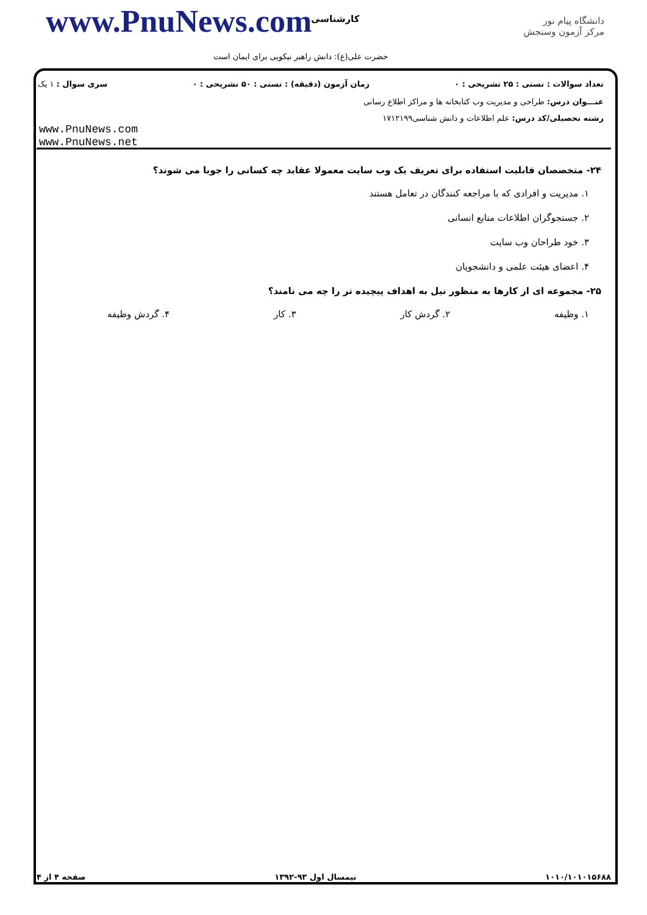www.PnuNews.com کارشناسی
حضرت علی(ع): دانش راهبر نیکویی برای ایمان است
دانشگاه پیام نور
مرکز آزمون وسنجش
تعداد سوالات : تستی : ۲۵ تشریحی : ۰ زمان آزمون (دقیقه) : تستی : ۵۰ تشریحی : ۰ سری سوال : ۱ یک
عنـــوان درس: طراحی و مدیریت وب کتابخانه ها و مراکز اطلاع رسانی
رشته تحصیلی/کد درس: علم اطلاعات و دانش شناسی۱۷۱۲۱۹۹
www.PnuNews.com
www.PnuNews.net
۲۴- متخصصان قابلیت استفاده برای تعریف یک وب سایت معمولا عقاید چه کسانی را جویا می شوند؟
۱. مدیریت و افرادی که با مراجعه کنندگان در تعامل هستند
۲. جستجوگران اطلاعات منابع انسانی
۳. خود طراحان وب سایت
۴. اعضای هیئت علمی و دانشجویان
۲۵- مجموعه ای از کارها به منظور نیل به اهداف پیچیده تر را چه می نامند؟
۱. وظیفه ۲. گردش کار ۳. کار ۴. گردش وظیفه
صفحه ۴ از ۴ نیمسال اول ۹۳-۱۳۹۲ ۱۰۱۰/۱۰۱۰۱۵۶۸۸